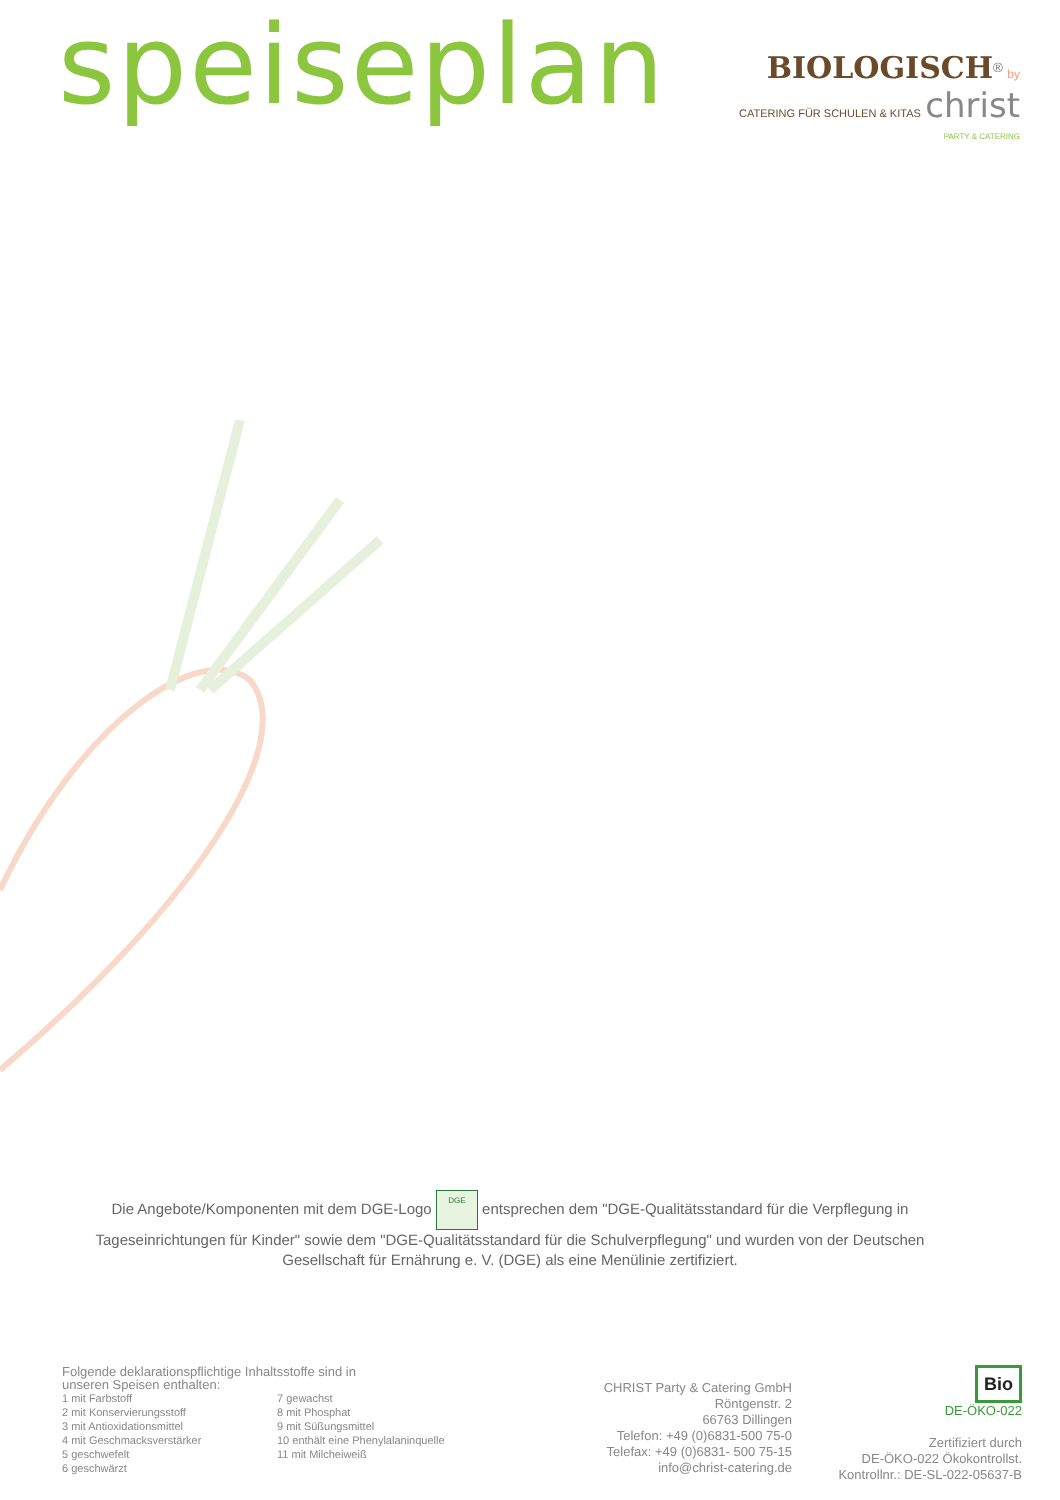speiseplan
BIOLOGISCH<sup>®</sup> by
CATERING FÜR SCHULEN & KITAS christ
PARTY & CATERING
Die Angebote/Komponenten mit dem DGE-Logo DGE entsprechen dem "DGE-Qualitätsstandard für die Verpflegung in Tageseinrichtungen für Kinder" sowie dem "DGE-Qualitätsstandard für die Schulverpflegung" und wurden von der Deutschen Gesellschaft für Ernährung e. V. (DGE) als eine Menülinie zertifiziert.
Folgende deklarationspflichtige Inhaltsstoffe sind in
unseren Speisen enthalten:
1 mit Farbstoff
2 mit Konservierungsstoff
3 mit Antioxidationsmittel
4 mit Geschmacksverstärker
5 geschwefelt
6 geschwärzt
7 gewachst
8 mit Phosphat
9 mit Süßungsmittel
10 enthält eine Phenylalaninquelle
11 mit Milcheiweiß
CHRIST Party & Catering GmbH
Röntgenstr. 2
66763 Dillingen
Telefon: +49 (0)6831-500 75-0
Telefax: +49 (0)6831- 500 75-15
info@christ-catering.de
Bio
DE-ÖKO-022
Zertifiziert durch
DE-ÖKO-022 Ökokontrollst.
Kontrollnr.: DE-SL-022-05637-B